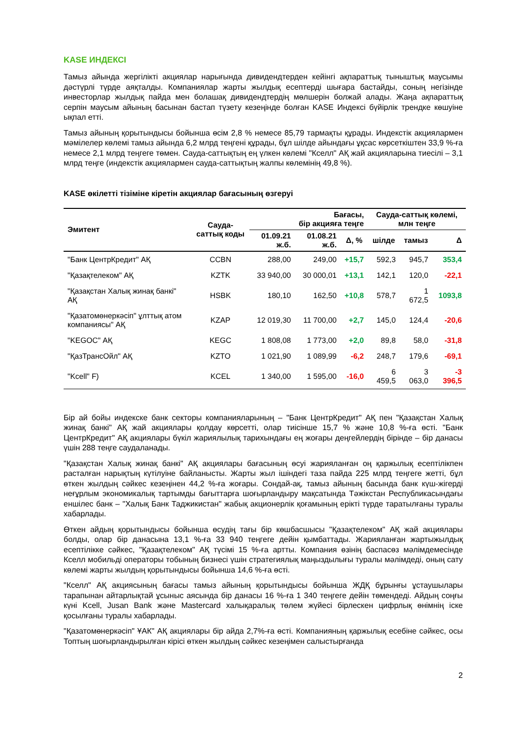KASE ИНДЕКСІ
Тамыз айында жергілікті акциялар нарығында дивидендтерден кейінгі ақпараттық тыныштық маусымы дәстүрлі түрде аяқталды. Компаниялар жарты жылдық есептерді шығара бастайды, соның негізінде инвесторлар жылдық пайда мен болашақ дивидендтердің мөлшерін болжай алады. Жаңа ақпараттық серпін маусым айының басынан бастап түзету кезеңінде болған KASE Индексі бүйірлік трендке көшуіне ықпал етті.
Тамыз айының қорытындысы бойынша өсім 2,8 % немесе 85,79 тармақты құрады. Индекстік акциялармен мәмілелер көлемі тамыз айында 6,2 млрд теңгені құрады, бұл шілде айындағы ұқсас көрсеткіштен 33,9 %-ға немесе 2,1 млрд теңгеге төмен. Сауда-саттықтың ең үлкен көлемі "Кселл" АҚ жай акцияларына тиесілі – 3,1 млрд теңге (индекстік акциялармен сауда-саттықтың жалпы көлемінің 49,8 %).
KASE өкілетті тізіміне кіретін акциялар бағасының өзгеруі
| Эмитент | Сауда-саттық коды | Бағасы, бір акцияға теңге | | | Сауда-саттық көлемі, млн теңге | | |
| --- | --- | --- | --- | --- | --- | --- | --- |
| | | 01.09.21 ж.б. | 01.08.21 ж.б. | Δ, % | шілде | тамыз | Δ |
| "Банк ЦентрКредит" АҚ | CCBN | 288,00 | 249,00 | +15,7 | 592,3 | 945,7 | 353,4 |
| "Қазақтелеком" АҚ | KZTK | 33 940,00 | 30 000,01 | +13,1 | 142,1 | 120,0 | -22,1 |
| "Қазақстан Халық жинақ банкі" АҚ | HSBK | 180,10 | 162,50 | +10,8 | 578,7 | 1 672,5 | 1093,8 |
| "Қазатомөнеркәсіп" ұлттық атом компаниясы" АҚ | KZAP | 12 019,30 | 11 700,00 | +2,7 | 145,0 | 124,4 | -20,6 |
| "KEGOC" АҚ | KEGC | 1 808,08 | 1 773,00 | +2,0 | 89,8 | 58,0 | -31,8 |
| "ҚазТрансОйл" АҚ | KZTO | 1 021,90 | 1 089,99 | -6,2 | 248,7 | 179,6 | -69,1 |
| "Kcell" F) | KCEL | 1 340,00 | 1 595,00 | -16,0 | 6 459,5 | 3 063,0 | -3 396,5 |
Бір ай бойы индекске банк секторы компанияларының – "Банк ЦентрКредит" АҚ пен "Қазақстан Халық жинақ банкі" АҚ жай акциялары қолдау көрсетті, олар тиісінше 15,7 % және 10,8 %-ға өсті. "Банк ЦентрКредит" АҚ акциялары бүкіл жариялылық тарихындағы ең жоғары деңгейлердің бірінде – бір данасы үшін 288 теңге саудаланады.
"Қазақстан Халық жинақ банкі" АҚ акциялары бағасының өсуі жарияланған оң қаржылық есептілікпен расталған нарықтың күтілуіне байланысты. Жарты жыл ішіндегі таза пайда 225 млрд теңгеге жетті, бұл өткен жылдың сәйкес кезеңінен 44,2 %-ға жоғары. Сондай-ақ, тамыз айының басында банк күш-жігерді неғұрлым экономикалық тартымды бағыттарға шоғырландыру мақсатында Тәжікстан Республикасындағы еншілес банк – "Халық Банк Таджикистан" жабық акционерлік қоғамының ерікті түрде таратылғаны туралы хабарлады.
Өткен айдың қорытындысы бойынша өсудің тағы бір көшбасшысы "Қазақтелеком" АҚ жай акциялары болды, олар бір данасына 13,1 %-ға 33 940 теңгеге дейін қымбаттады. Жарияланған жартыжылдық есептілікке сәйкес, "Қазақтелеком" АҚ түсімі 15 %-ға артты. Компания өзінің баспасөз мәлімдемесінде Кселл мобильді операторы тобының бизнесі үшін стратегиялық маңыздылығы туралы мәлімдеді, оның сату көлемі жарты жылдың қорытындысы бойынша 14,6 %-ға өсті.
"Кселл" АҚ акциясының бағасы тамыз айының қорытындысы бойынша ЖДҚ бұрынғы ұстаушылары тарапынан айтарлықтай ұсыныс аясында бір данасы 16 %-ға 1 340 теңгеге дейін төмендеді. Айдың соңғы күні Kcell, Jusan Bank және Mastercard халықаралық төлем жүйесі бірлескен цифрлық өнімнің іске қосылғаны туралы хабарлады.
"Қазатомөнеркәсіп" ҰАК" АҚ акциялары бір айда 2,7%-ға өсті. Компанияның қаржылық есебіне сәйкес, осы Топтың шоғырландырылған кірісі өткен жылдың сәйкес кезеңімен салыстырғанда
2